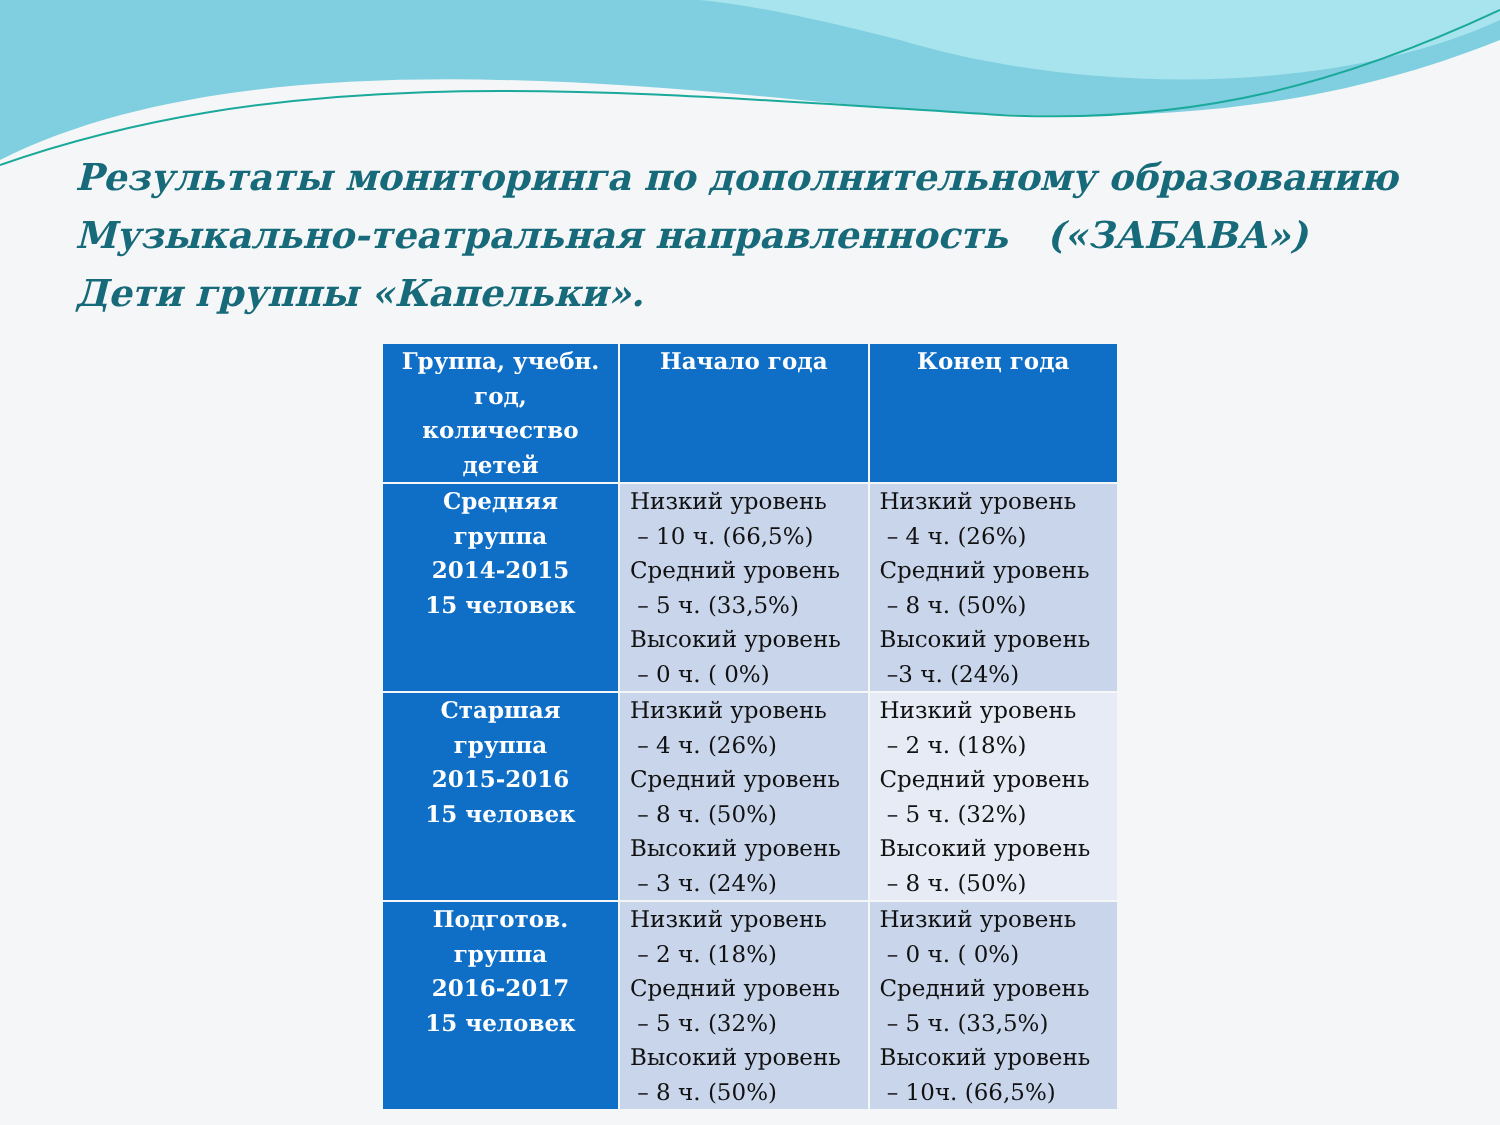Результаты мониторинга по дополнительному образованию
Музыкально-театральная направленность («ЗАБАВА»)
Дети группы «Капельки».
| Группа, учебн. год, количество детей | Начало года | Конец года |
| --- | --- | --- |
| Средняя группа 2014-2015 15 человек | Низкий уровень – 10 ч. (66,5%) Средний уровень – 5 ч. (33,5%) Высокий уровень – 0 ч. ( 0%) | Низкий уровень – 4 ч. (26%) Средний уровень – 8 ч. (50%) Высокий уровень –3 ч. (24%) |
| Старшая группа 2015-2016 15 человек | Низкий уровень – 4 ч. (26%) Средний уровень – 8 ч. (50%) Высокий уровень – 3 ч. (24%) | Низкий уровень – 2 ч. (18%) Средний уровень – 5 ч. (32%) Высокий уровень – 8 ч. (50%) |
| Подготов. группа 2016-2017 15 человек | Низкий уровень – 2 ч. (18%) Средний уровень – 5 ч. (32%) Высокий уровень – 8 ч. (50%) | Низкий уровень – 0 ч. ( 0%) Средний уровень – 5 ч. (33,5%) Высокий уровень – 10ч. (66,5%) |